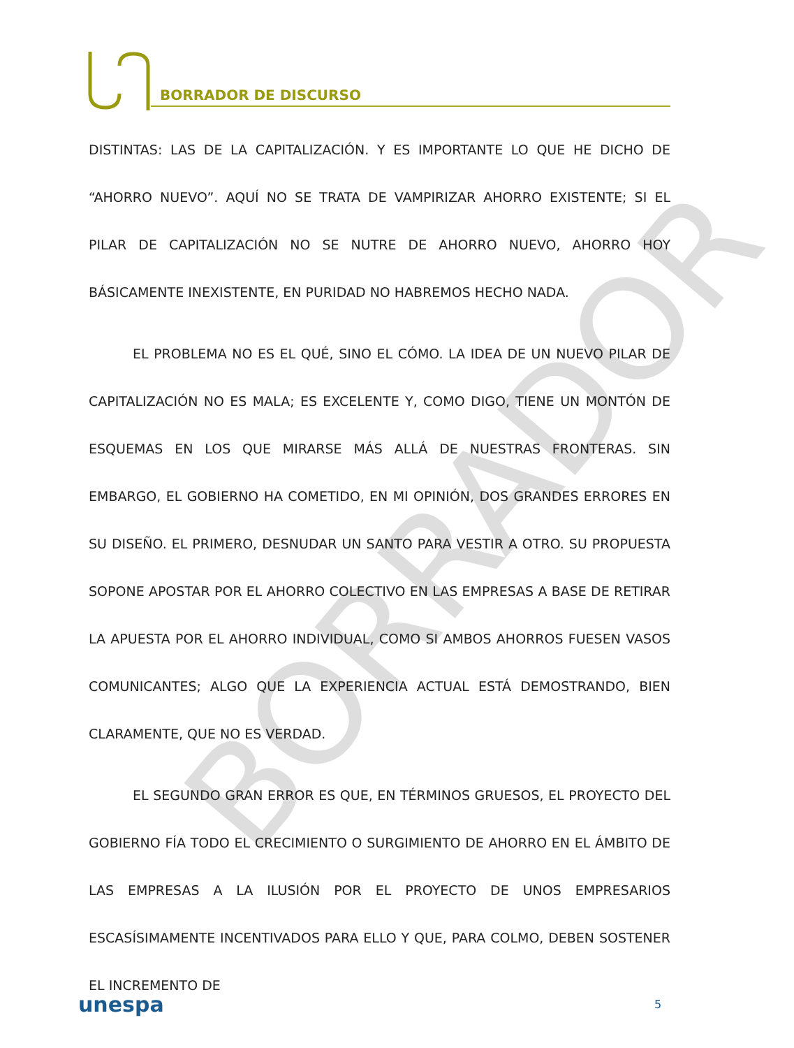BORRADOR DE DISCURSO
BORRADOR
DISTINTAS: LAS DE LA CAPITALIZACIÓN. Y ES IMPORTANTE LO QUE HE DICHO DE “AHORRO NUEVO”. AQUÍ NO SE TRATA DE VAMPIRIZAR AHORRO EXISTENTE; SI EL PILAR DE CAPITALIZACIÓN NO SE NUTRE DE AHORRO NUEVO, AHORRO HOY BÁSICAMENTE INEXISTENTE, EN PURIDAD NO HABREMOS HECHO NADA.
EL PROBLEMA NO ES EL QUÉ, SINO EL CÓMO. LA IDEA DE UN NUEVO PILAR DE CAPITALIZACIÓN NO ES MALA; ES EXCELENTE Y, COMO DIGO, TIENE UN MONTÓN DE ESQUEMAS EN LOS QUE MIRARSE MÁS ALLÁ DE NUESTRAS FRONTERAS. SIN EMBARGO, EL GOBIERNO HA COMETIDO, EN MI OPINIÓN, DOS GRANDES ERRORES EN SU DISEÑO. EL PRIMERO, DESNUDAR UN SANTO PARA VESTIR A OTRO. SU PROPUESTA SOPONE APOSTAR POR EL AHORRO COLECTIVO EN LAS EMPRESAS A BASE DE RETIRAR LA APUESTA POR EL AHORRO INDIVIDUAL, COMO SI AMBOS AHORROS FUESEN VASOS COMUNICANTES; ALGO QUE LA EXPERIENCIA ACTUAL ESTÁ DEMOSTRANDO, BIEN CLARAMENTE, QUE NO ES VERDAD.
EL SEGUNDO GRAN ERROR ES QUE, EN TÉRMINOS GRUESOS, EL PROYECTO DEL GOBIERNO FÍA TODO EL CRECIMIENTO O SURGIMIENTO DE AHORRO EN EL ÁMBITO DE LAS EMPRESAS A LA ILUSIÓN POR EL PROYECTO DE UNOS EMPRESARIOS ESCASÍSIMAMENTE INCENTIVADOS PARA ELLO Y QUE, PARA COLMO, DEBEN SOSTENER EL INCREMENTO DE
unespa 5